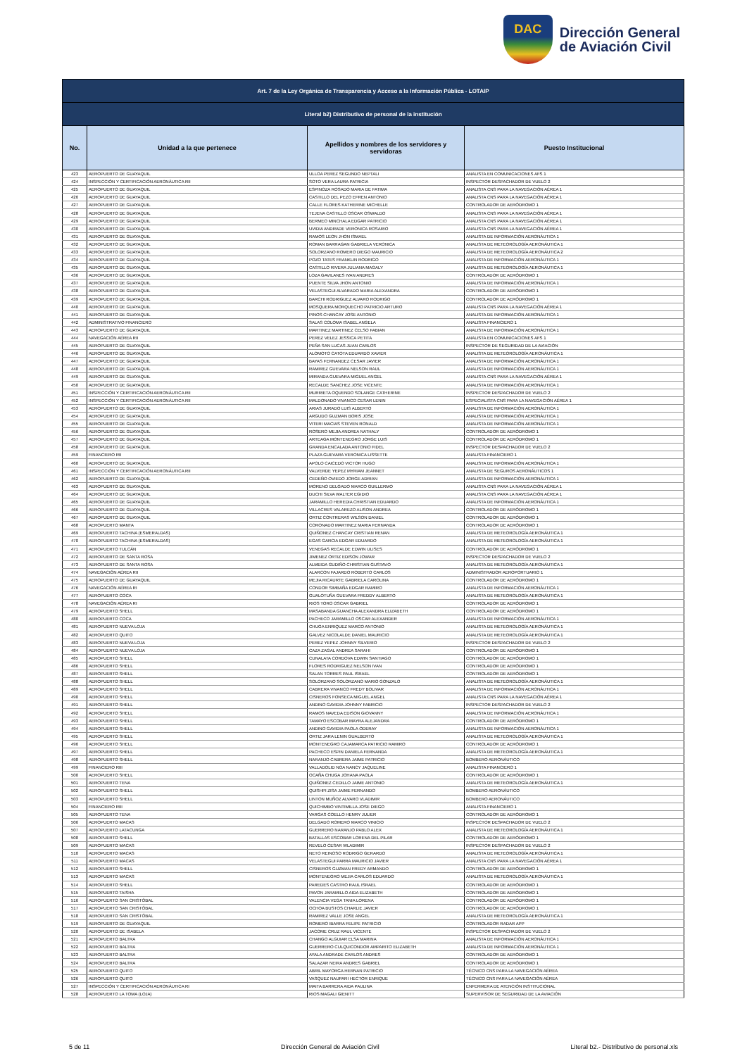DAC
Dirección General
de Aviación Civil
| Art. 7 de la Ley Orgánica de Transparencia y Acceso a la Información Pública - LOTAIP | | | |
| Literal b2) Distributivo de personal de la institución | | | |
| No. | Unidad a la que pertenece | Apellidos y nombres de los servidores y servidoras | Puesto Institucional |
| 423 | AEROPUERTO DE GUAYAQUIL | ULLOA PEREZ SEGUNDO NEPTALI | ANALISTA EN COMUNICACIONES AFS 1 |
| 424 | INSPECCIÓN Y CERTIFICACIÓN AERONÁUTICA RII | SOTO VERA LAURA PATRICIA | INSPECTOR DESPACHADOR DE VUELO 2 |
| 425 | AEROPUERTO DE GUAYAQUIL | ESPINOZA ROSADO MARIA DE FATIMA | ANALISTA CNS PARA LA NAVEGACIÓN AÉREA 1 |
| 426 | AEROPUERTO DE GUAYAQUIL | CASTILLO DEL PEZO EFREN ANTONIO | ANALISTA CNS PARA LA NAVEGACIÓN AÉREA 1 |
| 427 | AEROPUERTO DE GUAYAQUIL | CALLE FLORES KATHERINE MICHELLE | CONTROLADOR DE AERÓDROMO 1 |
| 428 | AEROPUERTO DE GUAYAQUIL | TEJENA CASTILLO OSCAR OSWALDO | ANALISTA CNS PARA LA NAVEGACIÓN AÉREA 1 |
| 429 | AEROPUERTO DE GUAYAQUIL | BERMEO MINCHALA EDGAR PATRICIO | ANALISTA CNS PARA LA NAVEGACIÓN AÉREA 1 |
| 430 | AEROPUERTO DE GUAYAQUIL | UVIDIA ANDRADE VERONICA ROSARIO | ANALISTA CNS PARA LA NAVEGACIÓN AÉREA 1 |
| 431 | AEROPUERTO DE GUAYAQUIL | RAMOS LEON JHON ISMAEL | ANALISTA DE INFORMACIÓN AERONÁUTICA 1 |
| 432 | AEROPUERTO DE GUAYAQUIL | ROMAN BARRAGAN GABRIELA VERONICA | ANALISTA DE METEOROLOGÍA AERONÁUTICA 1 |
| 433 | AEROPUERTO DE GUAYAQUIL | SOLORZANO ROMERO DIEGO MAURICIO | ANALISTA DE METEOROLOGÍA AERONÁUTICA 2 |
| 434 | AEROPUERTO DE GUAYAQUIL | POZO TATES FRANKLIN RODRIGO | ANALISTA DE INFORMACIÓN AERONÁUTICA 1 |
| 435 | AEROPUERTO DE GUAYAQUIL | CASTILLO RIVERA JULIANA MAGALY | ANALISTA DE METEOROLOGÍA AERONÁUTICA 1 |
| 436 | AEROPUERTO DE GUAYAQUIL | LOZA GAVILANES IVAN ANDRES | CONTROLADOR DE AERÓDROMO 1 |
| 437 | AEROPUERTO DE GUAYAQUIL | PUENTE SILVA JHON ANTONIO | ANALISTA DE INFORMACIÓN AERONÁUTICA 1 |
| 438 | AEROPUERTO DE GUAYAQUIL | VELASTEGUI ALVARADO MARIA ALEXANDRA | CONTROLADOR DE AERÓDROMO 1 |
| 439 | AEROPUERTO DE GUAYAQUIL | BARCHI RODRIGUEZ ALVARO RODRIGO | CONTROLADOR DE AERÓDROMO 1 |
| 440 | AEROPUERTO DE GUAYAQUIL | MOSQUERA MORQUECHO PATRICIO ARTURO | ANALISTA CNS PARA LA NAVEGACIÓN AÉREA 1 |
| 441 | AEROPUERTO DE GUAYAQUIL | PINOS CHANCAY JOSE ANTONIO | ANALISTA DE INFORMACIÓN AERONÁUTICA 1 |
| 442 | ADMINISTRATIVO FINANCIERO | SALAS COLOMA ISABEL ANGELA | ANALISTA FINANCIERO 1 |
| 443 | AEROPUERTO DE GUAYAQUIL | MARTINEZ MARTINEZ CELSO FABIAN | ANALISTA DE INFORMACIÓN AERONÁUTICA 1 |
| 444 | NAVEGACIÓN AÉREA RII | PEREZ VELEZ JESSICA PETITA | ANALISTA EN COMUNICACIONES AFS 1 |
| 445 | AEROPUERTO DE GUAYAQUIL | PEÑA SAN LUCAS JUAN CARLOS | INSPECTOR DE SEGURIDAD DE LA AVIACIÓN |
| 446 | AEROPUERTO DE GUAYAQUIL | ALOMOTO CATOTA EDUARDO XAVIER | ANALISTA DE METEOROLOGÍA AERONÁUTICA 1 |
| 447 | AEROPUERTO DE GUAYAQUIL | BAYAS FERNANDEZ CESAR JAVIER | ANALISTA DE INFORMACIÓN AERONÁUTICA 1 |
| 448 | AEROPUERTO DE GUAYAQUIL | RAMIREZ GUEVARA NELSON RAUL | ANALISTA DE INFORMACIÓN AERONÁUTICA 1 |
| 449 | AEROPUERTO DE GUAYAQUIL | MIRANDA GUEVARA MIGUEL ANGEL | ANALISTA CNS PARA LA NAVEGACIÓN AÉREA 1 |
| 450 | AEROPUERTO DE GUAYAQUIL | RECALDE SANCHEZ JOSE VICENTE | ANALISTA DE INFORMACIÓN AERONÁUTICA 1 |
| 451 | INSPECCIÓN Y CERTIFICACIÓN AERONÁUTICA RII | MURRIETA OQUENDO SOLANGE CATHERINE | INSPECTOR DESPACHADOR DE VUELO 2 |
| 452 | INSPECCIÓN Y CERTIFICACIÓN AERONÁUTICA RII | MALDONADO VIVANCO CESAR LENIN | ESPECIALISTA CNS PARA LA NAVEGACIÓN AÉREA 1 |
| 453 | AEROPUERTO DE GUAYAQUIL | ARIAS JURADO LUIS ALBERTO | ANALISTA DE INFORMACIÓN AERONÁUTICA 1 |
| 454 | AEROPUERTO DE GUAYAQUIL | ARGUDO GUZMAN BORIS JOSE | ANALISTA DE INFORMACIÓN AERONÁUTICA 1 |
| 455 | AEROPUERTO DE GUAYAQUIL | VITERI MACIAS STEVEN RONALD | ANALISTA DE INFORMACIÓN AERONÁUTICA 1 |
| 456 | AEROPUERTO DE GUAYAQUIL | ROSERO MEJIA ANDREA NATHALY | CONTROLADOR DE AERÓDROMO 1 |
| 457 | AEROPUERTO DE GUAYAQUIL | ARTEAGA MONTENEGRO JORGE LUIS | CONTROLADOR DE AERÓDROMO 1 |
| 458 | AEROPUERTO DE GUAYAQUIL | GRANDA ENCALADA ANTONIO FIDEL | INSPECTOR DESPACHADOR DE VUELO 2 |
| 459 | FINANCIERO RII | PLAZA GUEVARA VERONICA LISSETTE | ANALISTA FINANCIERO 1 |
| 460 | AEROPUERTO DE GUAYAQUIL | APOLO CAICEDO VICTOR HUGO | ANALISTA DE INFORMACIÓN AERONÁUTICA 1 |
| 461 | INSPECCIÓN Y CERTIFICACIÓN AERONÁUTICA RII | VALVERDE YEPEZ MYRIAM JEANNET | ANALISTA DE SEGUROS AERONÁUTICOS 1 |
| 462 | AEROPUERTO DE GUAYAQUIL | CEDEÑO OVIEDO JORGE ADRIAN | ANALISTA DE INFORMACIÓN AERONÁUTICA 1 |
| 463 | AEROPUERTO DE GUAYAQUIL | MORENO DELGADO MARCO GUILLERMO | ANALISTA CNS PARA LA NAVEGACIÓN AÉREA 1 |
| 464 | AEROPUERTO DE GUAYAQUIL | DUCHI SILVA WALTER EGIDIO | ANALISTA CNS PARA LA NAVEGACIÓN AÉREA 1 |
| 465 | AEROPUERTO DE GUAYAQUIL | JARAMILLO HEREDIA CHRISTIAN EDUARDO | ANALISTA DE INFORMACIÓN AERONÁUTICA 1 |
| 466 | AEROPUERTO DE GUAYAQUIL | VILLACRES VALAREZO ALISON ANDREA | CONTROLADOR DE AERÓDROMO 1 |
| 467 | AEROPUERTO DE GUAYAQUIL | ORTIZ CONTRERAS WILSON DANIEL | CONTROLADOR DE AERÓDROMO 1 |
| 468 | AEROPUERTO MANTA | CORONADO MARTINEZ MARIA FERNANDA | CONTROLADOR DE AERÓDROMO 1 |
| 469 | AEROPUERTO TACHINA (ESMERALDAS) | QUIÑONEZ CHANCAY CRISTIAN RENAN | ANALISTA DE METEOROLOGÍA AERONÁUTICA 1 |
| 470 | AEROPUERTO TACHINA (ESMERALDAS) | EGAS GARCIA EDGAR EDUARDO | ANALISTA DE METEOROLOGÍA AERONÁUTICA 1 |
| 471 | AEROPUERTO TULCÁN | VENEGAS RECALDE EDWIN ULISES | CONTROLADOR DE AERÓDROMO 1 |
| 472 | AEROPUERTO DE SANTA ROSA | JIMENEZ ORTIZ EDISON JOWAR | INSPECTOR DESPACHADOR DE VUELO 2 |
| 473 | AEROPUERTO DE SANTA ROSA | ALMEIDA GUDIÑO CHRISTIAN GUSTAVO | ANALISTA DE METEOROLOGÍA AERONÁUTICA 1 |
| 474 | NAVEGACIÓN AÉREA RII | ALARCON FAJARDO ROBERTO CARLOS | ADMINISTRADOR AEROPORTUARIO 1 |
| 475 | AEROPUERTO DE GUAYAQUIL | MEJIA RICAURTE GABRIELA CAROLINA | CONTROLADOR DE AERÓDROMO 1 |
| 476 | NAVEGACIÓN AÉREA RI | CONDOR SIMBAÑA EDGAR RAMIRO | ANALISTA DE INFORMACIÓN AERONÁUTICA 1 |
| 477 | AEROPUERTO COCA | GUALOTUÑA GUEVARA FREDDY ALBERTO | ANALISTA DE METEOROLOGÍA AERONÁUTICA 1 |
| 478 | NAVEGACIÓN AÉREA RI | RIOS TORO OSCAR GABRIEL | CONTROLADOR DE AERÓDROMO 1 |
| 479 | AEROPUERTO SHELL | MASABANDA GUANCHA ALEXANDRA ELIZABETH | CONTROLADOR DE AERÓDROMO 1 |
| 480 | AEROPUERTO COCA | PACHECO JARAMILLO OSCAR ALEXANDER | ANALISTA DE INFORMACIÓN AERONÁUTICA 1 |
| 481 | AEROPUERTO NUEVA LOJA | CHUGA ENRIQUEZ MARCO ANTONIO | ANALISTA DE METEOROLOGÍA AERONÁUTICA 1 |
| 482 | AEROPUERTO QUITO | GALVEZ NICOLALDE DANIEL MAURICIO | ANALISTA DE METEOROLOGÍA AERONÁUTICA 1 |
| 483 | AEROPUERTO NUEVA LOJA | PEREZ YEPEZ JOHNNY SILVERIO | INSPECTOR DESPACHADOR DE VUELO 2 |
| 484 | AEROPUERTO NUEVA LOJA | CAZA ZAGAL ANDREA SARAHI | CONTROLADOR DE AERÓDROMO 1 |
| 485 | AEROPUERTO SHELL | CUNALATA CORDOVA EDWIN SANTIAGO | CONTROLADOR DE AERÓDROMO 1 |
| 486 | AEROPUERTO SHELL | FLORES RODRIGUEZ NELSON IVAN | CONTROLADOR DE AERÓDROMO 1 |
| 487 | AEROPUERTO SHELL | SALAN TORRES PAUL ISRAEL | CONTROLADOR DE AERÓDROMO 1 |
| 488 | AEROPUERTO SHELL | SOLORZANO SOLORZANO MARIO GONZALO | ANALISTA DE METEOROLOGÍA AERONÁUTICA 1 |
| 489 | AEROPUERTO SHELL | CABRERA VIVANCO FREDY BOLIVAR | ANALISTA DE INFORMACIÓN AERONÁUTICA 1 |
| 490 | AEROPUERTO SHELL | CISNEROS FONSECA MIGUEL ANGEL | ANALISTA CNS PARA LA NAVEGACIÓN AÉREA 1 |
| 491 | AEROPUERTO SHELL | ANDINO GAVIDIA JOHNNY FABRICIO | INSPECTOR DESPACHADOR DE VUELO 2 |
| 492 | AEROPUERTO SHELL | RAMOS NAVEDA EDISON GIOVANNY | ANALISTA DE INFORMACIÓN AERONÁUTICA 1 |
| 493 | AEROPUERTO SHELL | TAMAYO ESCOBAR MAYRA ALEJANDRA | CONTROLADOR DE AERÓDROMO 1 |
| 494 | AEROPUERTO SHELL | ANDINO GAVIDIA PAOLA ODERAY | ANALISTA DE INFORMACIÓN AERONÁUTICA 1 |
| 495 | AEROPUERTO SHELL | ORTIZ JARA LENIN GUALBERTO | ANALISTA DE METEOROLOGÍA AERONÁUTICA 1 |
| 496 | AEROPUERTO SHELL | MONTENEGRO CAJAMARCA PATRICIO RAMIRO | CONTROLADOR DE AERÓDROMO 1 |
| 497 | AEROPUERTO SHELL | PACHECO ESPIN DANIELA FERNANDA | ANALISTA DE METEOROLOGÍA AERONÁUTICA 1 |
| 498 | AEROPUERTO SHELL | NARANJO CABRERA JAIME PATRICIO | BOMBERO AERONÁUTICO |
| 499 | FINANCIERO RIII | VALLADOLID NOA NANCY JAQUELINE | ANALISTA FINANCIERO 1 |
| 500 | AEROPUERTO SHELL | OCAÑA CHUGA JOHANA PAOLA | CONTROLADOR DE AERÓDROMO 1 |
| 501 | AEROPUERTO TENA | QUIÑONEZ CEDILLO JAIME ANTONIO | ANALISTA DE METEOROLOGÍA AERONÁUTICA 1 |
| 502 | AEROPUERTO SHELL | QUISHPI ZISA JAIME FERNANDO | BOMBERO AERONÁUTICO |
| 503 | AEROPUERTO SHELL | LINTON MUÑOZ ALVARO VLADIMIR | BOMBERO AERONÁUTICO |
| 504 | FINANCIERO RIII | QUICHIMBO VINTIMILLA JOSE DIEGO | ANALISTA FINANCIERO 1 |
| 505 | AEROPUERTO TENA | VARGAS COELLO HENRY JULIER | CONTROLADOR DE AERÓDROMO 1 |
| 506 | AEROPUERTO MACAS | DELGADO ROMERO MARCO VINICIO | INSPECTOR DESPACHADOR DE VUELO 2 |
| 507 | AEROPUERTO LATACUNGA | GUERRERO NARANJO PABLO ALEX | ANALISTA DE METEOROLOGÍA AERONÁUTICA 1 |
| 508 | AEROPUERTO SHELL | BATALLAS ESCOBAR LORENA DEL PILAR | CONTROLADOR DE AERÓDROMO 1 |
| 509 | AEROPUERTO MACAS | REVELO CESAR WLADIMIR | INSPECTOR DESPACHADOR DE VUELO 2 |
| 510 | AEROPUERTO MACAS | NETO REINOSO RODRIGO GERARDO | ANALISTA DE METEOROLOGÍA AERONÁUTICA 1 |
| 511 | AEROPUERTO MACAS | VELASTEGUI PARRA MAURICIO JAVIER | ANALISTA CNS PARA LA NAVEGACIÓN AÉREA 1 |
| 512 | AEROPUERTO SHELL | CISNEROS GUZMAN FREDY ARMANDO | CONTROLADOR DE AERÓDROMO 1 |
| 513 | AEROPUERTO MACAS | MONTENEGRO MEJIA CARLOS EDUARDO | ANALISTA DE METEOROLOGÍA AERONÁUTICA 1 |
| 514 | AEROPUERTO SHELL | PAREDES CASTRO RAUL ISRAEL | CONTROLADOR DE AERÓDROMO 1 |
| 515 | AEROPUERTO TAISHA | PAVON JARAMILLO AIDA ELIZABETH | CONTROLADOR DE AERÓDROMO 1 |
| 516 | AEROPUERTO SAN CRISTÓBAL | VALENCIA VEGA TANIA LORENA | CONTROLADOR DE AERÓDROMO 1 |
| 517 | AEROPUERTO SAN CRISTÓBAL | OCHOA BUSTOS CHARLIE JAVIER | CONTROLADOR DE AERÓDROMO 1 |
| 518 | AEROPUERTO SAN CRISTÓBAL | RAMIREZ VALLE JOSE ANGEL | ANALISTA DE METEOROLOGÍA AERONÁUTICA 1 |
| 519 | AEROPUERTO DE GUAYAQUIL | ROMERO IBARRA FELIPE PATRICIO | CONTROLADOR RADAR APP |
| 520 | AEROPUERTO DE ISABELA | JACOME CRUZ RAUL VICENTE | INSPECTOR DESPACHADOR DE VUELO 2 |
| 521 | AEROPUERTO BALTRA | CHANGO ALGUIAR ELSA MARINA | ANALISTA DE INFORMACIÓN AERONÁUTICA 1 |
| 522 | AEROPUERTO BALTRA | GUERRERO CULQUICONDOR AMPARITO ELIZABETH | ANALISTA DE INFORMACIÓN AERONÁUTICA 1 |
| 523 | AEROPUERTO BALTRA | AYALA ANDRADE CARLOS ANDRES | CONTROLADOR DE AERÓDROMO 1 |
| 524 | AEROPUERTO BALTRA | SALAZAR NEIRA ANDRES GABRIEL | CONTROLADOR DE AERÓDROMO 1 |
| 525 | AEROPUERTO QUITO | ABRIL MAYORGA HERNAN PATRICIO | TÉCNICO CNS PARA LA NAVEGACIÓN AÉREA |
| 526 | AEROPUERTO QUITO | VASQUEZ NAUPARI HECTOR ENRIQUE | TÉCNICO CNS PARA LA NAVEGACIÓN AÉREA |
| 527 | INSPECCIÓN Y CERTIFICACIÓN AERONÁUTICA RI | MAITA BARRERA AIDA PAULINA | ENFERMERA DE ATENCIÓN INSTITUCIONAL |
| 528 | AEROPUERTO LA TOMA (LOJA) | RIOS MAGALI GIENITT | SUPERVISOR DE SEGURIDAD DE LA AVIACIÓN |
5 de 11 Dirección General de Aviación Civil Literal b2.- Distributivo de personal.xls